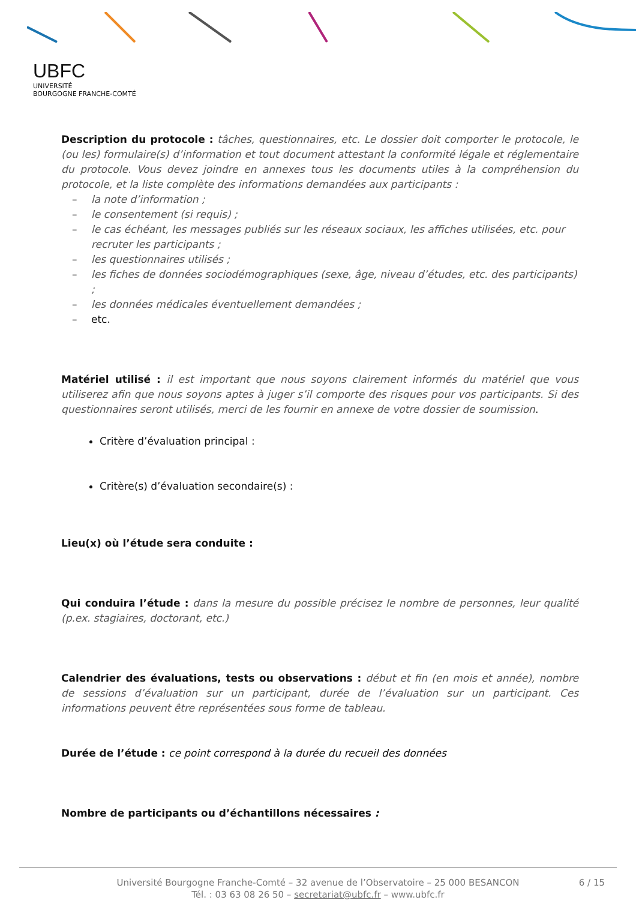UBFC
UNIVERSITÉ
BOURGOGNE FRANCHE-COMTÉ
Description du protocole : tâches, questionnaires, etc. Le dossier doit comporter le protocole, le (ou les) formulaire(s) d’information et tout document attestant la conformité légale et réglementaire du protocole. Vous devez joindre en annexes tous les documents utiles à la compréhension du protocole, et la liste complète des informations demandées aux participants :
– la note d’information ;
– le consentement (si requis) ;
– le cas échéant, les messages publiés sur les réseaux sociaux, les affiches utilisées, etc. pour recruter les participants ;
– les questionnaires utilisés ;
– les fiches de données sociodémographiques (sexe, âge, niveau d’études, etc. des participants) ;
– les données médicales éventuellement demandées ;
– etc.
Matériel utilisé : il est important que nous soyons clairement informés du matériel que vous utiliserez afin que nous soyons aptes à juger s’il comporte des risques pour vos participants. Si des questionnaires seront utilisés, merci de les fournir en annexe de votre dossier de soumission.
Critère d’évaluation principal :
Critère(s) d’évaluation secondaire(s) :
Lieu(x) où l’étude sera conduite :
Qui conduira l’étude : dans la mesure du possible précisez le nombre de personnes, leur qualité (p.ex. stagiaires, doctorant, etc.)
Calendrier des évaluations, tests ou observations : début et fin (en mois et année), nombre de sessions d’évaluation sur un participant, durée de l’évaluation sur un participant. Ces informations peuvent être représentées sous forme de tableau.
Durée de l’étude : ce point correspond à la durée du recueil des données
Nombre de participants ou d’échantillons nécessaires :
Université Bourgogne Franche-Comté – 32 avenue de l’Observatoire – 25 000 BESANCON
Tél. : 03 63 08 26 50 – secretariat@ubfc.fr – www.ubfc.fr
6 / 15